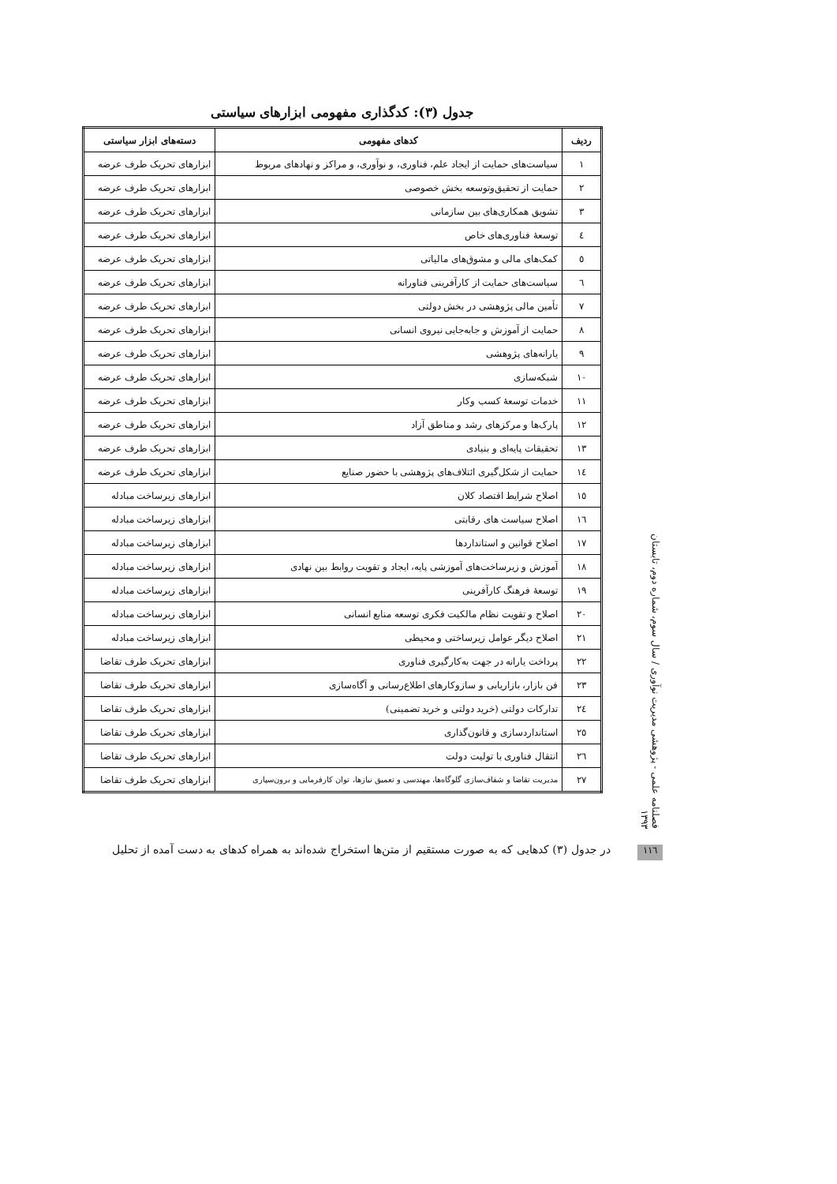جدول (۳): کدگذاری مفهومی ابزارهای سیاستی
| ردیف | کدهای مفهومی | دسته‌های ابزار سیاستی |
| --- | --- | --- |
| ۱ | سیاست‌های حمایت از ایجاد علم، فناوری، و نوآوری، و مراکز و نهادهای مربوط | ابزارهای تحریک طرف عرضه |
| ۲ | حمایت از تحقیق‌وتوسعه بخش خصوصی | ابزارهای تحریک طرف عرضه |
| ۳ | تشویق همکاری‌های بین سازمانی | ابزارهای تحریک طرف عرضه |
| ٤ | توسعهٔ فناوری‌های خاص | ابزارهای تحریک طرف عرضه |
| ٥ | کمک‌های مالی و مشوق‌های مالیاتی | ابزارهای تحریک طرف عرضه |
| ٦ | سیاست‌های حمایت از کارآفرینی فناورانه | ابزارهای تحریک طرف عرضه |
| ۷ | تأمین مالی پژوهشی در بخش دولتی | ابزارهای تحریک طرف عرضه |
| ۸ | حمایت از آموزش و جابه‌جایی نیروی انسانی | ابزارهای تحریک طرف عرضه |
| ۹ | یارانه‌های پژوهشی | ابزارهای تحریک طرف عرضه |
| ۱۰ | شبکه‌سازی | ابزارهای تحریک طرف عرضه |
| ۱۱ | خدمات توسعهٔ کسب وکار | ابزارهای تحریک طرف عرضه |
| ۱۲ | پارک‌ها و مرکزهای رشد و مناطق آزاد | ابزارهای تحریک طرف عرضه |
| ۱۳ | تحقیقات پایه‌ای و بنیادی | ابزارهای تحریک طرف عرضه |
| ١٤ | حمایت از شکل‌گیری ائتلاف‌های پژوهشی با حضور صنایع | ابزارهای تحریک طرف عرضه |
| ١٥ | اصلاح شرایط اقتصاد کلان | ابزارهای زیرساخت مبادله |
| ١٦ | اصلاح سیاست های رقابتی | ابزارهای زیرساخت مبادله |
| ۱۷ | اصلاح قوانین و استانداردها | ابزارهای زیرساخت مبادله |
| ۱۸ | آموزش و زیرساخت‌های آموزشی پایه، ایجاد و تقویت روابط بین نهادی | ابزارهای زیرساخت مبادله |
| ۱۹ | توسعهٔ فرهنگ کارآفرینی | ابزارهای زیرساخت مبادله |
| ۲۰ | اصلاح و تقویت نظام مالکیت فکری توسعه منابع انسانی | ابزارهای زیرساخت مبادله |
| ۲۱ | اصلاح دیگر عوامل زیرساختی و محیطی | ابزارهای زیرساخت مبادله |
| ۲۲ | پرداخت یارانه در جهت به‌کارگیری فناوری | ابزارهای تحریک طرف تقاضا |
| ۲۳ | فن بازار، بازاریابی و سازوکارهای اطلاع‌رسانی و آگاه‌سازی | ابزارهای تحریک طرف تقاضا |
| ٢٤ | تدارکات دولتی (خرید دولتی و خرید تضمینی) | ابزارهای تحریک طرف تقاضا |
| ٢٥ | استانداردسازی و قانون‌گذاری | ابزارهای تحریک طرف تقاضا |
| ٢٦ | انتقال فناوری با تولیت دولت | ابزارهای تحریک طرف تقاضا |
| ۲۷ | مدیریت تقاضا و شفاف‌سازی گلوگاه‌ها، مهندسی و تعمیق نیازها، توان کارفرمایی و برون‌سپاری | ابزارهای تحریک طرف تقاضا |
فصلنامه علمی - پژوهشی مدیریت نوآوری / سال سوم، شماره دوم، تابستان ۱۳۹۳
در جدول (۳) کدهایی که به صورت مستقیم از متن‌ها استخراج شده‌اند به همراه کدهای به دست آمده از تحلیل
۱۱٦